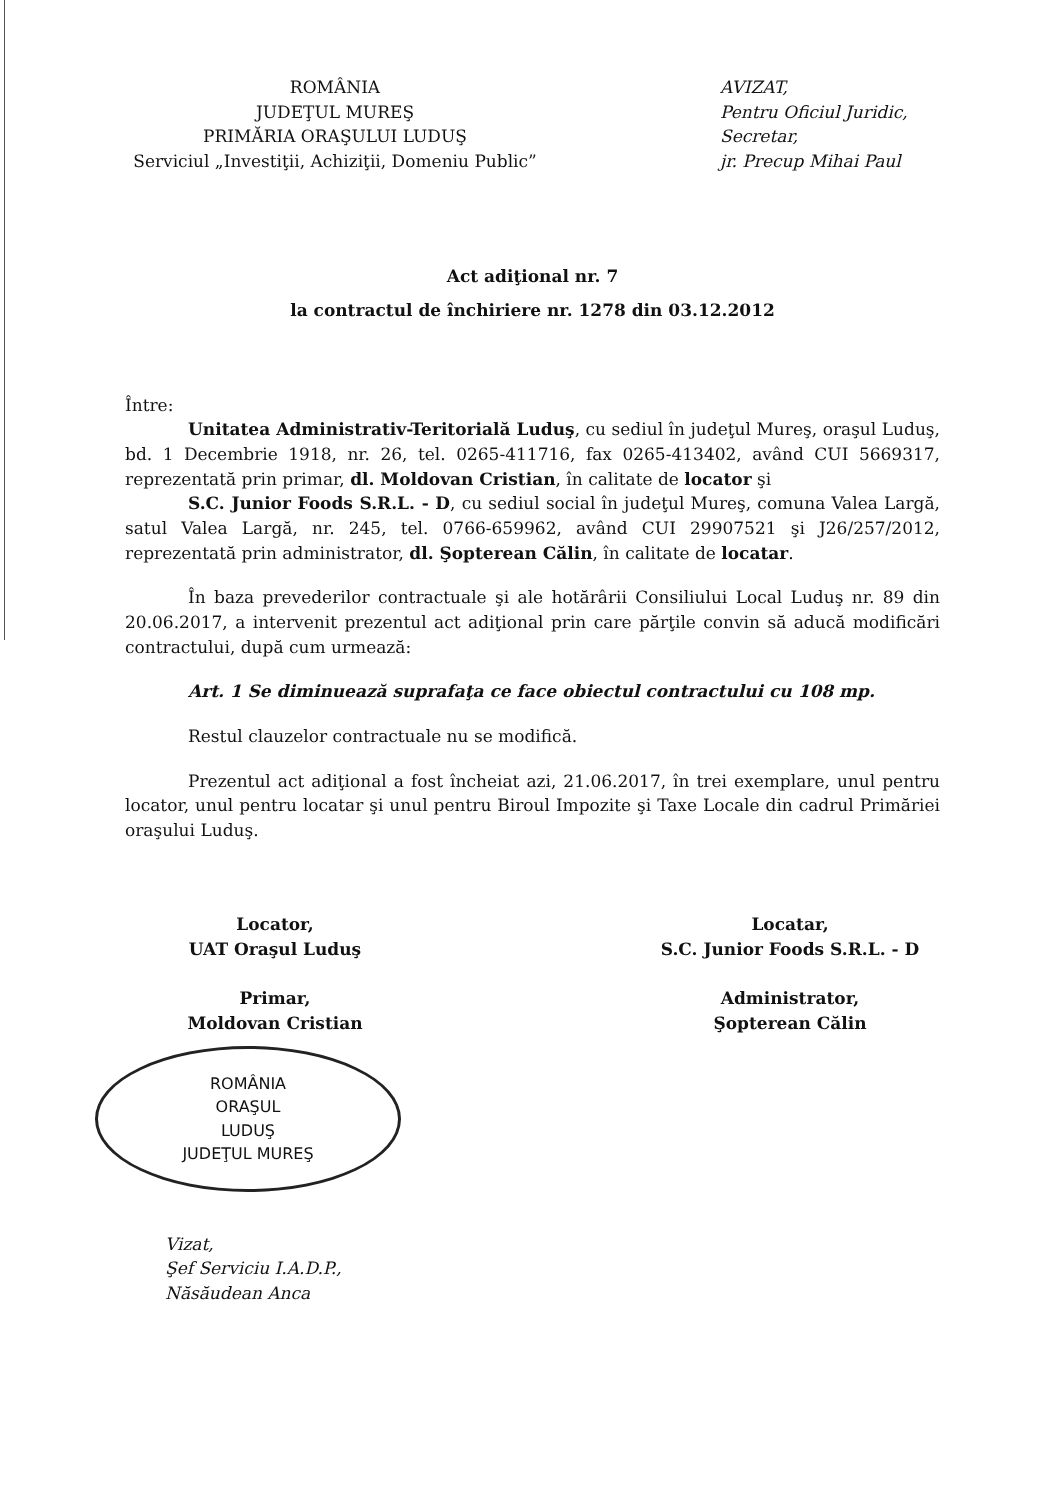ROMÂNIA
JUDEŢUL MUREŞ
PRIMĂRIA ORAŞULUI LUDUŞ
Serviciul „Investiţii, Achiziţii, Domeniu Public”
AVIZAT,
Pentru Oficiul Juridic,
Secretar,
jr. Precup Mihai Paul
Act adiţional nr. 7
la contractul de închiriere nr. 1278 din 03.12.2012
Între:
Unitatea Administrativ-Teritorială Luduş, cu sediul în judeţul Mureş, oraşul Luduş, bd. 1 Decembrie 1918, nr. 26, tel. 0265-411716, fax 0265-413402, având CUI 5669317, reprezentată prin primar, dl. Moldovan Cristian, în calitate de locator şi
S.C. Junior Foods S.R.L. - D, cu sediul social în judeţul Mureş, comuna Valea Largă, satul Valea Largă, nr. 245, tel. 0766-659962, având CUI 29907521 şi J26/257/2012, reprezentată prin administrator, dl. Şopterean Călin, în calitate de locatar.
În baza prevederilor contractuale şi ale hotărârii Consiliului Local Luduş nr. 89 din 20.06.2017, a intervenit prezentul act adiţional prin care părţile convin să aducă modificări contractului, după cum urmează:
Art. 1 Se diminuează suprafaţa ce face obiectul contractului cu 108 mp.
Restul clauzelor contractuale nu se modifică.
Prezentul act adiţional a fost încheiat azi, 21.06.2017, în trei exemplare, unul pentru locator, unul pentru locatar şi unul pentru Biroul Impozite şi Taxe Locale din cadrul Primăriei oraşului Luduş.
Locator,
UAT Oraşul Luduş
Primar,
Moldovan Cristian
ROMÂNIA
ORAŞUL
LUDUŞ
JUDEŢUL MUREŞ
Locatar,
S.C. Junior Foods S.R.L. - D
Administrator,
Şopterean Călin
Vizat,
Şef Serviciu I.A.D.P.,
Năsăudean Anca